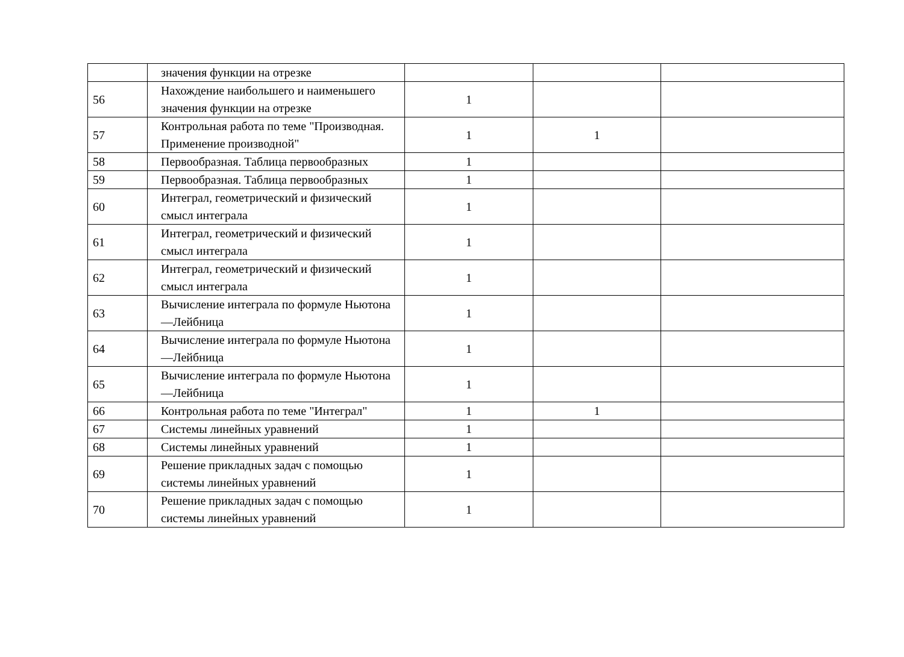| | значения функции на отрезке | | | |
| 56 | Нахождение наибольшего и наименьшего значения функции на отрезке | 1 | | |
| 57 | Контрольная работа по теме "Производная. Применение производной" | 1 | 1 | |
| 58 | Первообразная. Таблица первообразных | 1 | | |
| 59 | Первообразная. Таблица первообразных | 1 | | |
| 60 | Интеграл, геометрический и физический смысл интеграла | 1 | | |
| 61 | Интеграл, геометрический и физический смысл интеграла | 1 | | |
| 62 | Интеграл, геометрический и физический смысл интеграла | 1 | | |
| 63 | Вычисление интеграла по формуле Ньютона—Лейбница | 1 | | |
| 64 | Вычисление интеграла по формуле Ньютона—Лейбница | 1 | | |
| 65 | Вычисление интеграла по формуле Ньютона—Лейбница | 1 | | |
| 66 | Контрольная работа по теме "Интеграл" | 1 | 1 | |
| 67 | Системы линейных уравнений | 1 | | |
| 68 | Системы линейных уравнений | 1 | | |
| 69 | Решение прикладных задач с помощью системы линейных уравнений | 1 | | |
| 70 | Решение прикладных задач с помощью системы линейных уравнений | 1 | | |